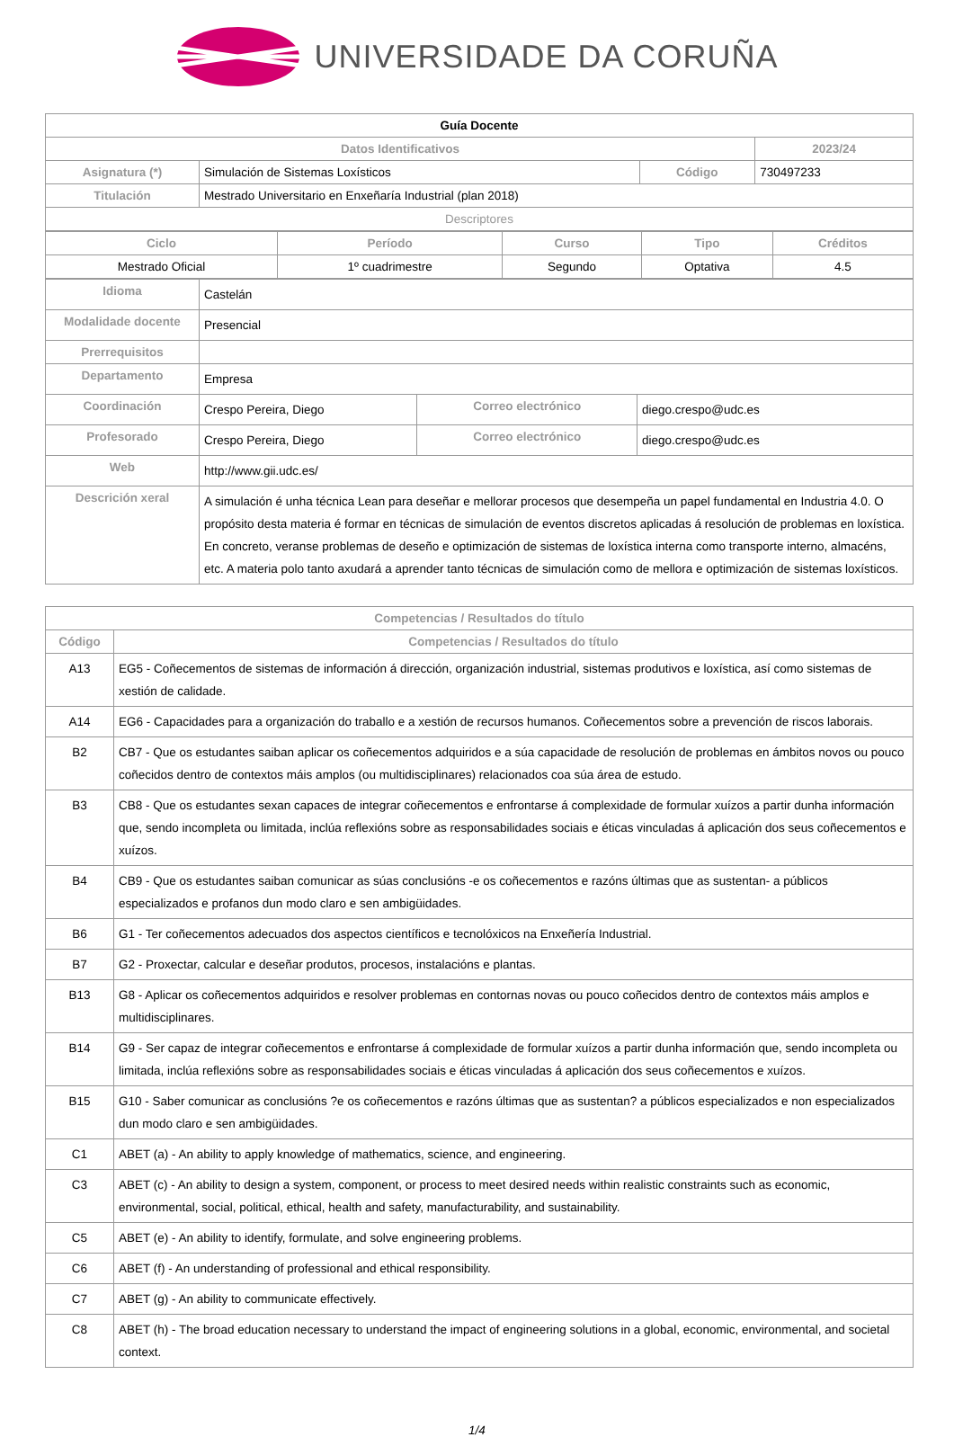UNIVERSIDADE DA CORUÑA
| Guía Docente | | | |
| Datos Identificativos | | | 2023/24 |
| Asignatura (*) | Simulación de Sistemas Loxísticos | Código | 730497233 |
| Titulación | Mestrado Universitario en Enxeñaría Industrial (plan 2018) | | |
| Descriptores | | | |
| Ciclo | Período | Curso | Tipo | Créditos |
| --- | --- | --- | --- | --- |
| Mestrado Oficial | 1º cuadrimestre | Segundo | Optativa | 4.5 |
| Idioma | Castelán | | |
| Modalidade docente | Presencial | | |
| Prerrequisitos | | | |
| Departamento | Empresa | | |
| Coordinación | Crespo Pereira, Diego | Correo electrónico | diego.crespo@udc.es |
| Profesorado | Crespo Pereira, Diego | Correo electrónico | diego.crespo@udc.es |
| Web | http://www.gii.udc.es/ | | |
| Descrición xeral | A simulación é unha técnica Lean para deseñar e mellorar procesos que desempeña un papel fundamental en Industria 4.0. O propósito desta materia é formar en técnicas de simulación de eventos discretos aplicadas á resolución de problemas en loxística. En concreto, veranse problemas de deseño e optimización de sistemas de loxística interna como transporte interno, almacéns, etc. A materia polo tanto axudará a aprender tanto técnicas de simulación como de mellora e optimización de sistemas loxísticos. | | |
| Competencias / Resultados do título | |
| --- | --- |
| Código | Competencias / Resultados do título |
| A13 | EG5 - Coñecementos de sistemas de información á dirección, organización industrial, sistemas produtivos e loxística, así como sistemas de xestión de calidade. |
| A14 | EG6 - Capacidades para a organización do traballo e a xestión de recursos humanos. Coñecementos sobre a prevención de riscos laborais. |
| B2 | CB7 - Que os estudantes saiban aplicar os coñecementos adquiridos e a súa capacidade de resolución de problemas en ámbitos novos ou pouco coñecidos dentro de contextos máis amplos (ou multidisciplinares) relacionados coa súa área de estudo. |
| B3 | CB8 - Que os estudantes sexan capaces de integrar coñecementos e enfrontarse á complexidade de formular xuízos a partir dunha información que, sendo incompleta ou limitada, inclúa reflexións sobre as responsabilidades sociais e éticas vinculadas á aplicación dos seus coñecementos e xuízos. |
| B4 | CB9 - Que os estudantes saiban comunicar as súas conclusións -e os coñecementos e razóns últimas que as sustentan- a públicos especializados e profanos dun modo claro e sen ambigüidades. |
| B6 | G1 - Ter coñecementos adecuados dos aspectos científicos e tecnolóxicos na Enxeñería Industrial. |
| B7 | G2 - Proxectar, calcular e deseñar produtos, procesos, instalacións e plantas. |
| B13 | G8 - Aplicar os coñecementos adquiridos e resolver problemas en contornas novas ou pouco coñecidos dentro de contextos máis amplos e multidisciplinares. |
| B14 | G9 - Ser capaz de integrar coñecementos e enfrontarse á complexidade de formular xuízos a partir dunha información que, sendo incompleta ou limitada, inclúa reflexións sobre as responsabilidades sociais e éticas vinculadas á aplicación dos seus coñecementos e xuízos. |
| B15 | G10 - Saber comunicar as conclusións ?e os coñecementos e razóns últimas que as sustentan? a públicos especializados e non especializados dun modo claro e sen ambigüidades. |
| C1 | ABET (a) - An ability to apply knowledge of mathematics, science, and engineering. |
| C3 | ABET (c) - An ability to design a system, component, or process to meet desired needs within realistic constraints such as economic, environmental, social, political, ethical, health and safety, manufacturability, and sustainability. |
| C5 | ABET (e) - An ability to identify, formulate, and solve engineering problems. |
| C6 | ABET (f) - An understanding of professional and ethical responsibility. |
| C7 | ABET (g) - An ability to communicate effectively. |
| C8 | ABET (h) - The broad education necessary to understand the impact of engineering solutions in a global, economic, environmental, and societal context. |
1/4